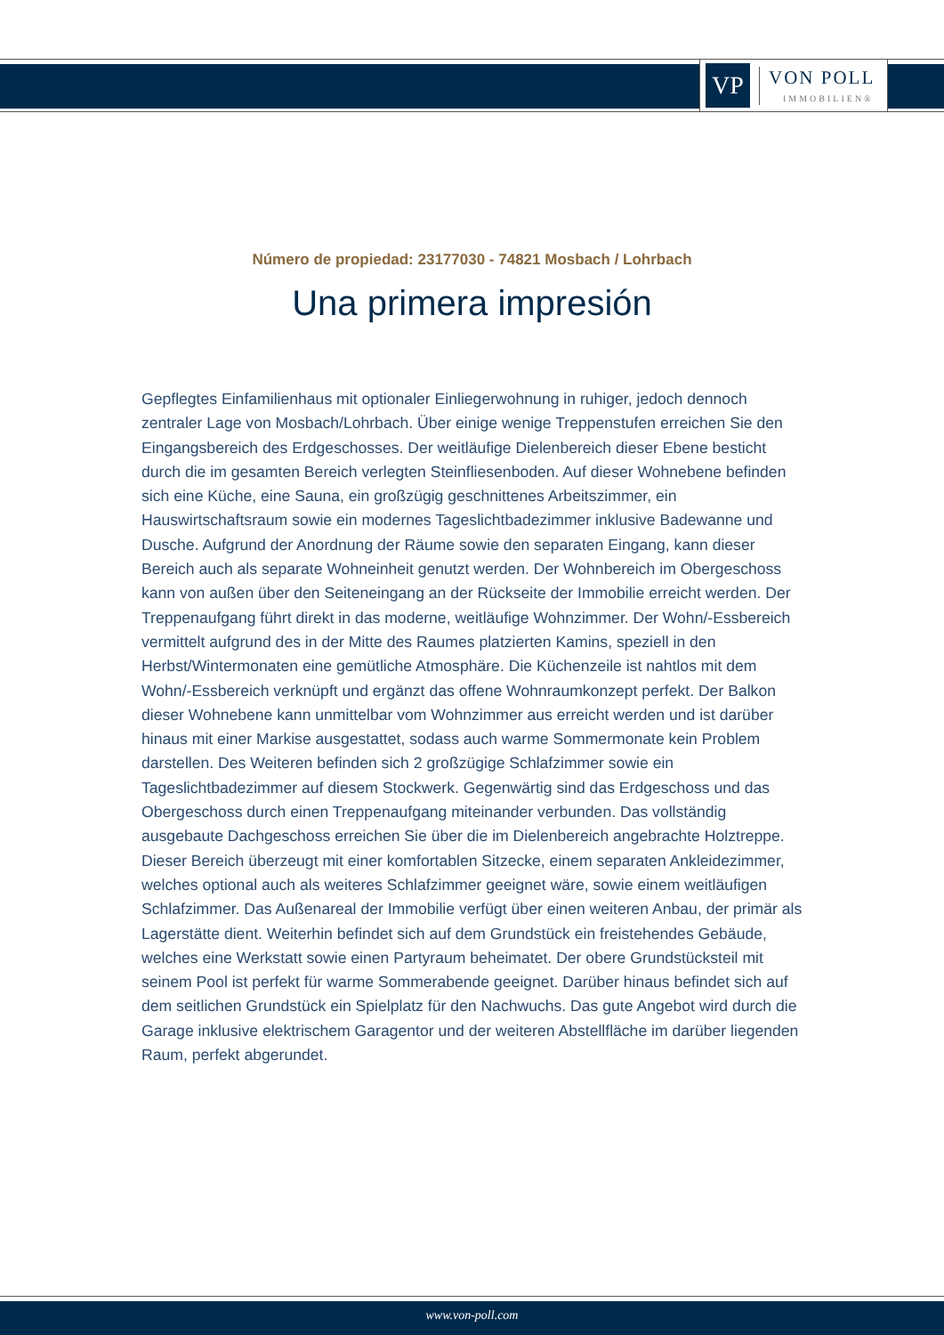VP
VON POLL
IMMOBILIEN®
Número de propiedad: 23177030 - 74821 Mosbach / Lohrbach
Una primera impresión
Gepflegtes Einfamilienhaus mit optionaler Einliegerwohnung in ruhiger, jedoch dennoch zentraler Lage von Mosbach/Lohrbach. Über einige wenige Treppenstufen erreichen Sie den Eingangsbereich des Erdgeschosses. Der weitläufige Dielenbereich dieser Ebene besticht durch die im gesamten Bereich verlegten Steinfliesenboden. Auf dieser Wohnebene befinden sich eine Küche, eine Sauna, ein großzügig geschnittenes Arbeitszimmer, ein Hauswirtschaftsraum sowie ein modernes Tageslichtbadezimmer inklusive Badewanne und Dusche. Aufgrund der Anordnung der Räume sowie den separaten Eingang, kann dieser Bereich auch als separate Wohneinheit genutzt werden. Der Wohnbereich im Obergeschoss kann von außen über den Seiteneingang an der Rückseite der Immobilie erreicht werden. Der Treppenaufgang führt direkt in das moderne, weitläufige Wohnzimmer. Der Wohn/-Essbereich vermittelt aufgrund des in der Mitte des Raumes platzierten Kamins, speziell in den Herbst/Wintermonaten eine gemütliche Atmosphäre. Die Küchenzeile ist nahtlos mit dem Wohn/-Essbereich verknüpft und ergänzt das offene Wohnraumkonzept perfekt. Der Balkon dieser Wohnebene kann unmittelbar vom Wohnzimmer aus erreicht werden und ist darüber hinaus mit einer Markise ausgestattet, sodass auch warme Sommermonate kein Problem darstellen. Des Weiteren befinden sich 2 großzügige Schlafzimmer sowie ein Tageslichtbadezimmer auf diesem Stockwerk. Gegenwärtig sind das Erdgeschoss und das Obergeschoss durch einen Treppenaufgang miteinander verbunden. Das vollständig ausgebaute Dachgeschoss erreichen Sie über die im Dielenbereich angebrachte Holztreppe. Dieser Bereich überzeugt mit einer komfortablen Sitzecke, einem separaten Ankleidezimmer, welches optional auch als weiteres Schlafzimmer geeignet wäre, sowie einem weitläufigen Schlafzimmer. Das Außenareal der Immobilie verfügt über einen weiteren Anbau, der primär als Lagerstätte dient. Weiterhin befindet sich auf dem Grundstück ein freistehendes Gebäude, welches eine Werkstatt sowie einen Partyraum beheimatet. Der obere Grundstücksteil mit seinem Pool ist perfekt für warme Sommerabende geeignet. Darüber hinaus befindet sich auf dem seitlichen Grundstück ein Spielplatz für den Nachwuchs. Das gute Angebot wird durch die Garage inklusive elektrischem Garagentor und der weiteren Abstellfläche im darüber liegenden Raum, perfekt abgerundet.
www.von-poll.com